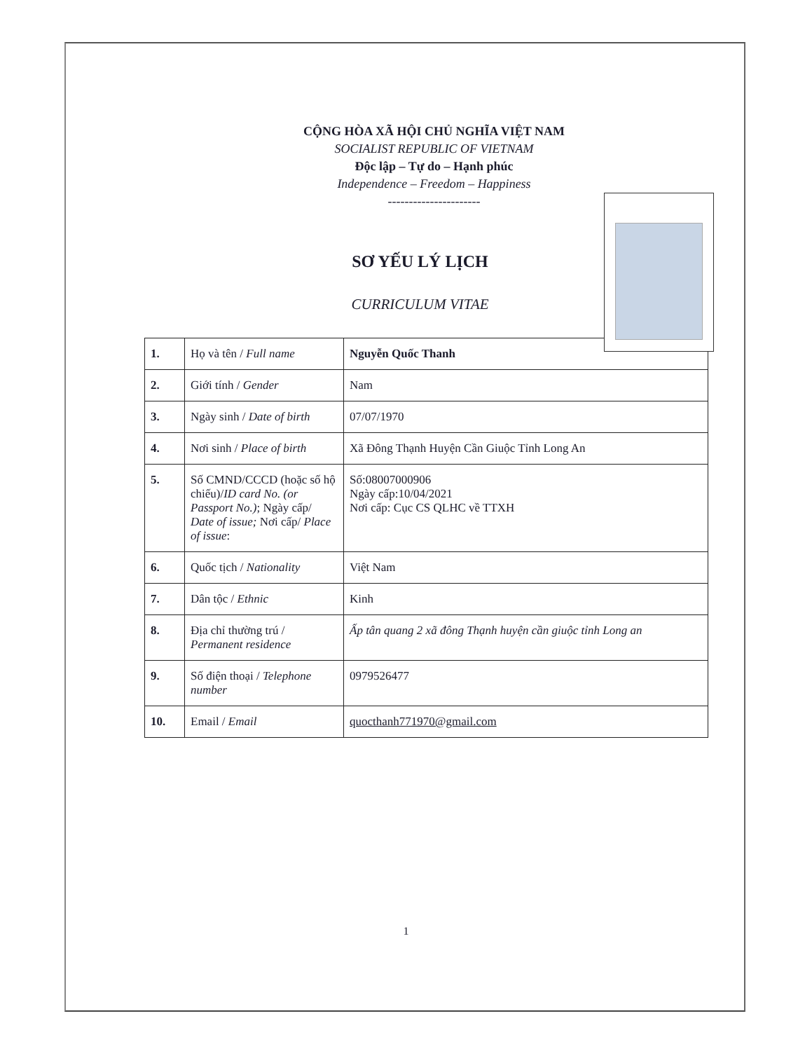CỘNG HÒA XÃ HỘI CHỦ NGHĨA VIỆT NAM
SOCIALIST REPUBLIC OF VIETNAM
Độc lập – Tự do – Hạnh phúc
Independence – Freedom – Happiness
----------------------
SƠ YẾU LÝ LỊCH
CURRICULUM VITAE
| 1. | Họ và tên / Full name | Nguyễn Quốc Thanh |
| 2. | Giới tính / Gender | Nam |
| 3. | Ngày sinh / Date of birth | 07/07/1970 |
| 4. | Nơi sinh / Place of birth | Xã Đông Thạnh Huyện Cần Giuộc Tỉnh Long An |
| 5. | Số CMND/CCCD (hoặc số hộ chiếu)/ ID card No. (or Passport No.) ; Ngày cấp/ Date of issue; Nơi cấp/ Place of issue : | Số:08007000906 Ngày cấp:10/04/2021 Nơi cấp: Cục CS QLHC về TTXH |
| 6. | Quốc tịch / Nationality | Việt Nam |
| 7. | Dân tộc / Ethnic | Kinh |
| 8. | Địa chỉ thường trú / Permanent residence | Ấp tân quang 2 xã đông Thạnh huyện cần giuộc tỉnh Long an |
| 9. | Số điện thoại / Telephone number | 0979526477 |
| 10. | Email / Email | quocthanh771970@gmail.com |
1